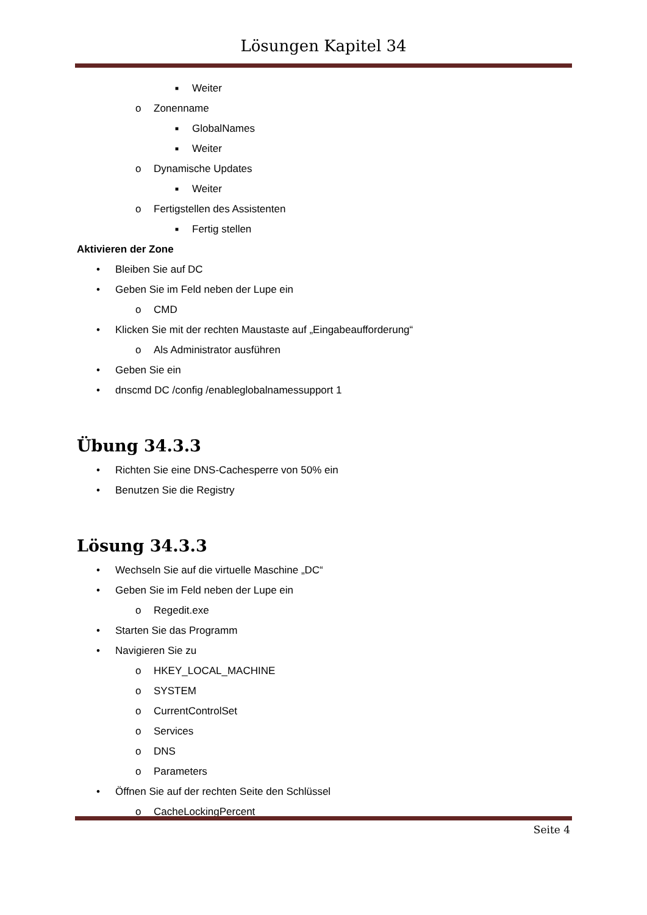Lösungen Kapitel 34
■ Weiter
o Zonenname
■ GlobalNames
■ Weiter
o Dynamische Updates
■ Weiter
o Fertigstellen des Assistenten
■ Fertig stellen
Aktivieren der Zone
• Bleiben Sie auf DC
• Geben Sie im Feld neben der Lupe ein
o CMD
• Klicken Sie mit der rechten Maustaste auf „Eingabeaufforderung“
o Als Administrator ausführen
• Geben Sie ein
• dnscmd DC /config /enableglobalnamessupport 1
Übung 34.3.3
• Richten Sie eine DNS-Cachesperre von 50% ein
• Benutzen Sie die Registry
Lösung 34.3.3
• Wechseln Sie auf die virtuelle Maschine „DC“
• Geben Sie im Feld neben der Lupe ein
o Regedit.exe
• Starten Sie das Programm
• Navigieren Sie zu
o HKEY_LOCAL_MACHINE
o SYSTEM
o CurrentControlSet
o Services
o DNS
o Parameters
• Öffnen Sie auf der rechten Seite den Schlüssel
o CacheLockingPercent
Seite 4